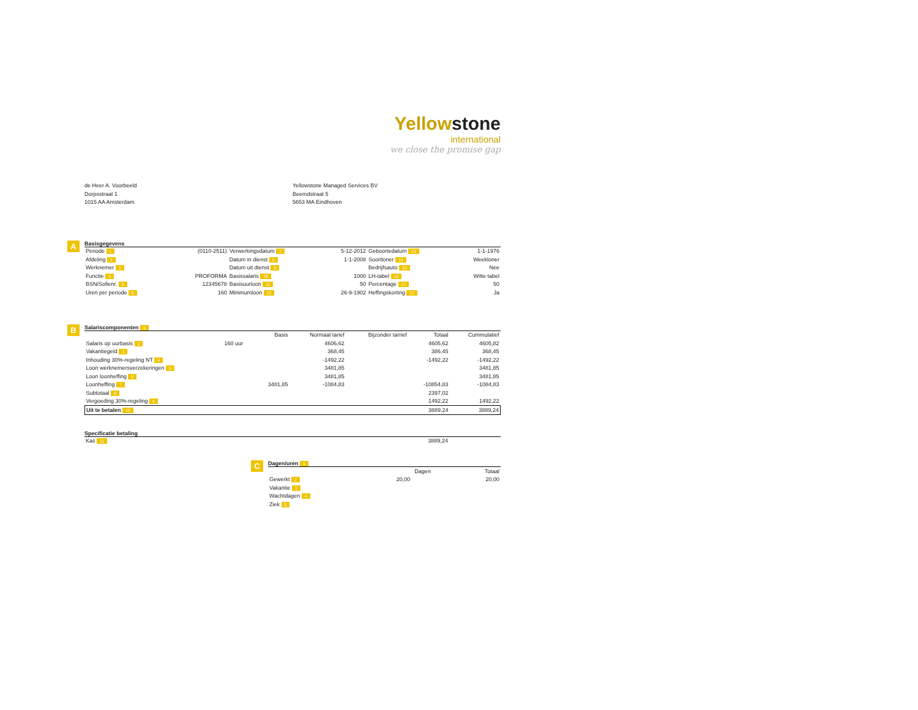Yellowstone
international
we close the promise gap
de Heer A. Voorbeeld
Dorpsstraat 1
1015 AA Amsterdam
Yellowstone Managed Services BV
Beemdstraat 5
5653 MA Eindhoven
A
Basisgegevens
| Periode 1 | (0110-2511) | Verwerkingsdatum 7 | 5-12-2012 | Geboortedatum 13 | 1-1-1976 |
| Afdeling 2 | | Datum in dienst 8 | 1-1-2008 | Soortloner 14 | Weekloner |
| Werknemer 3 | | Datum uit dienst 9 | | Bedrijfsauto 15 | Nee |
| Functie 4 | PROFORMA | Basissalaris 10 | 1000 | LH-tabel 16 | Witte tabel |
| BSN/Sofienr. 5 | 12345678 | Basisuurloon 11 | 50 | Percentage 17 | 50 |
| Uren per periode 6 | 160 | Minimumloon 12 | 26-9-1902 | Heffingskorting 17 | Ja |
B
Salariscomponenten 1
| | | Basis | Normaal tarief | Bijzonder tarrief | Totaal | Cummulatief |
| --- | --- | --- | --- | --- | --- | --- |
| Salaris op uurbasis 2 | 160 uur | | 4606,62 | | 4605,62 | 4605,82 |
| Vakantiegeld 3 | | | 368,45 | | 386,45 | 368,45 |
| Inhouding 30%-regeling NT 4 | | | -1492,22 | | -1492,22 | -1492,22 |
| Loon werknemersverzekeringen 5 | | | 3481,85 | | | 3481,85 |
| Loon loonheffing 6 | | | 3481,85 | | | 3481,85 |
| Loonheffing 7 | | 3481,85 | -1084,83 | | -10854,83 | -1084,83 |
| Subtotaal 8 | | | | | 2397,02 | |
| Vergoeding 30%-regeling 9 | | | | | 1492,22 | 1492,22 |
| Uit te betalen 10 | | | | | 3889,24 | 3889,24 |
Specificatie betaling
| Kas 11 | 3889,24 | |
C
Dagen/uren 1
| | Dagen | Totaal |
| --- | --- | --- |
| Gewerkt 2 | 20,00 | 20,00 |
| Vakantie 3 | | |
| Wachtdagen 4 | | |
| Ziek 5 | | |